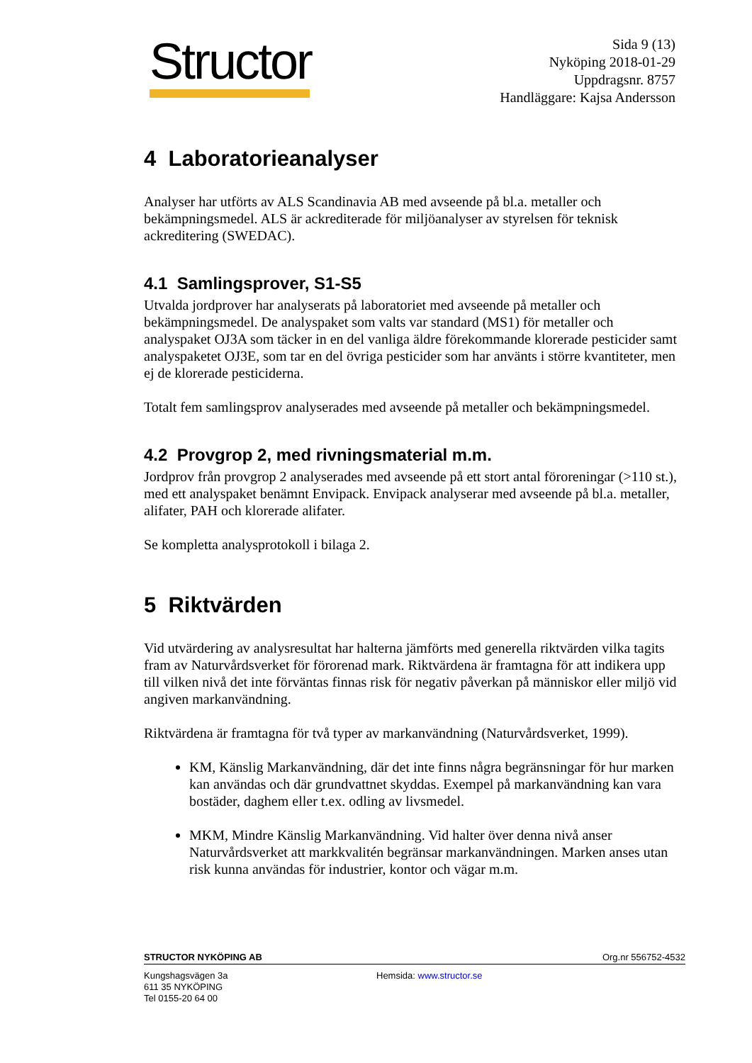Structor
Sida 9 (13)
Nyköping 2018-01-29
Uppdragsnr. 8757
Handläggare: Kajsa Andersson
4 Laboratorieanalyser
Analyser har utförts av ALS Scandinavia AB med avseende på bl.a. metaller och bekämpningsmedel. ALS är ackrediterade för miljöanalyser av styrelsen för teknisk ackreditering (SWEDAC).
4.1 Samlingsprover, S1-S5
Utvalda jordprover har analyserats på laboratoriet med avseende på metaller och bekämpningsmedel. De analyspaket som valts var standard (MS1) för metaller och analyspaket OJ3A som täcker in en del vanliga äldre förekommande klorerade pesticider samt analyspaketet OJ3E, som tar en del övriga pesticider som har använts i större kvantiteter, men ej de klorerade pesticiderna.
Totalt fem samlingsprov analyserades med avseende på metaller och bekämpningsmedel.
4.2 Provgrop 2, med rivningsmaterial m.m.
Jordprov från provgrop 2 analyserades med avseende på ett stort antal föroreningar (>110 st.), med ett analyspaket benämnt Envipack. Envipack analyserar med avseende på bl.a. metaller, alifater, PAH och klorerade alifater.
Se kompletta analysprotokoll i bilaga 2.
5 Riktvärden
Vid utvärdering av analysresultat har halterna jämförts med generella riktvärden vilka tagits fram av Naturvårdsverket för förorenad mark. Riktvärdena är framtagna för att indikera upp till vilken nivå det inte förväntas finnas risk för negativ påverkan på människor eller miljö vid angiven markanvändning.
Riktvärdena är framtagna för två typer av markanvändning (Naturvårdsverket, 1999).
KM, Känslig Markanvändning, där det inte finns några begränsningar för hur marken kan användas och där grundvattnet skyddas. Exempel på markanvändning kan vara bostäder, daghem eller t.ex. odling av livsmedel.
MKM, Mindre Känslig Markanvändning. Vid halter över denna nivå anser Naturvårdsverket att markkvalitén begränsar markanvändningen. Marken anses utan risk kunna användas för industrier, kontor och vägar m.m.
STRUCTOR NYKÖPING AB Org.nr 556752-4532
Kungshagsvägen 3a
611 35 NYKÖPING
Tel 0155-20 64 00
Hemsida: www.structor.se